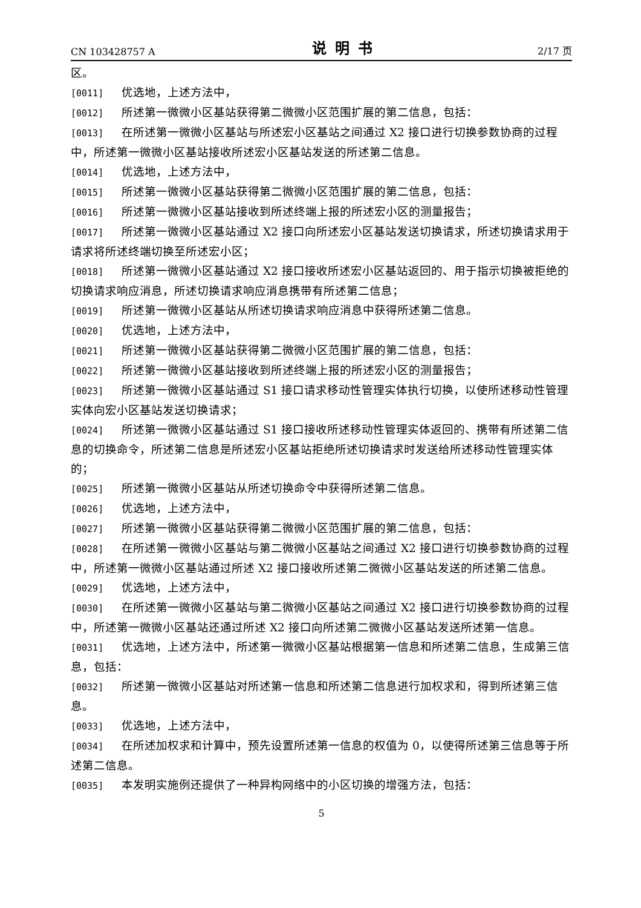CN 103428757 A 说明书 2/17 页
区。
[0011] 优选地，上述方法中，
[0012] 所述第一微微小区基站获得第二微微小区范围扩展的第二信息，包括：
[0013] 在所述第一微微小区基站与所述宏小区基站之间通过 X2 接口进行切换参数协商的过程中，所述第一微微小区基站接收所述宏小区基站发送的所述第二信息。
[0014] 优选地，上述方法中，
[0015] 所述第一微微小区基站获得第二微微小区范围扩展的第二信息，包括：
[0016] 所述第一微微小区基站接收到所述终端上报的所述宏小区的测量报告；
[0017] 所述第一微微小区基站通过 X2 接口向所述宏小区基站发送切换请求，所述切换请求用于请求将所述终端切换至所述宏小区；
[0018] 所述第一微微小区基站通过 X2 接口接收所述宏小区基站返回的、用于指示切换被拒绝的切换请求响应消息，所述切换请求响应消息携带有所述第二信息；
[0019] 所述第一微微小区基站从所述切换请求响应消息中获得所述第二信息。
[0020] 优选地，上述方法中，
[0021] 所述第一微微小区基站获得第二微微小区范围扩展的第二信息，包括：
[0022] 所述第一微微小区基站接收到所述终端上报的所述宏小区的测量报告；
[0023] 所述第一微微小区基站通过 S1 接口请求移动性管理实体执行切换，以使所述移动性管理实体向宏小区基站发送切换请求；
[0024] 所述第一微微小区基站通过 S1 接口接收所述移动性管理实体返回的、携带有所述第二信息的切换命令，所述第二信息是所述宏小区基站拒绝所述切换请求时发送给所述移动性管理实体的；
[0025] 所述第一微微小区基站从所述切换命令中获得所述第二信息。
[0026] 优选地，上述方法中，
[0027] 所述第一微微小区基站获得第二微微小区范围扩展的第二信息，包括：
[0028] 在所述第一微微小区基站与第二微微小区基站之间通过 X2 接口进行切换参数协商的过程中，所述第一微微小区基站通过所述 X2 接口接收所述第二微微小区基站发送的所述第二信息。
[0029] 优选地，上述方法中，
[0030] 在所述第一微微小区基站与第二微微小区基站之间通过 X2 接口进行切换参数协商的过程中，所述第一微微小区基站还通过所述 X2 接口向所述第二微微小区基站发送所述第一信息。
[0031] 优选地，上述方法中，所述第一微微小区基站根据第一信息和所述第二信息，生成第三信息，包括：
[0032] 所述第一微微小区基站对所述第一信息和所述第二信息进行加权求和，得到所述第三信息。
[0033] 优选地，上述方法中，
[0034] 在所述加权求和计算中，预先设置所述第一信息的权值为 0，以使得所述第三信息等于所述第二信息。
[0035] 本发明实施例还提供了一种异构网络中的小区切换的增强方法，包括：
5